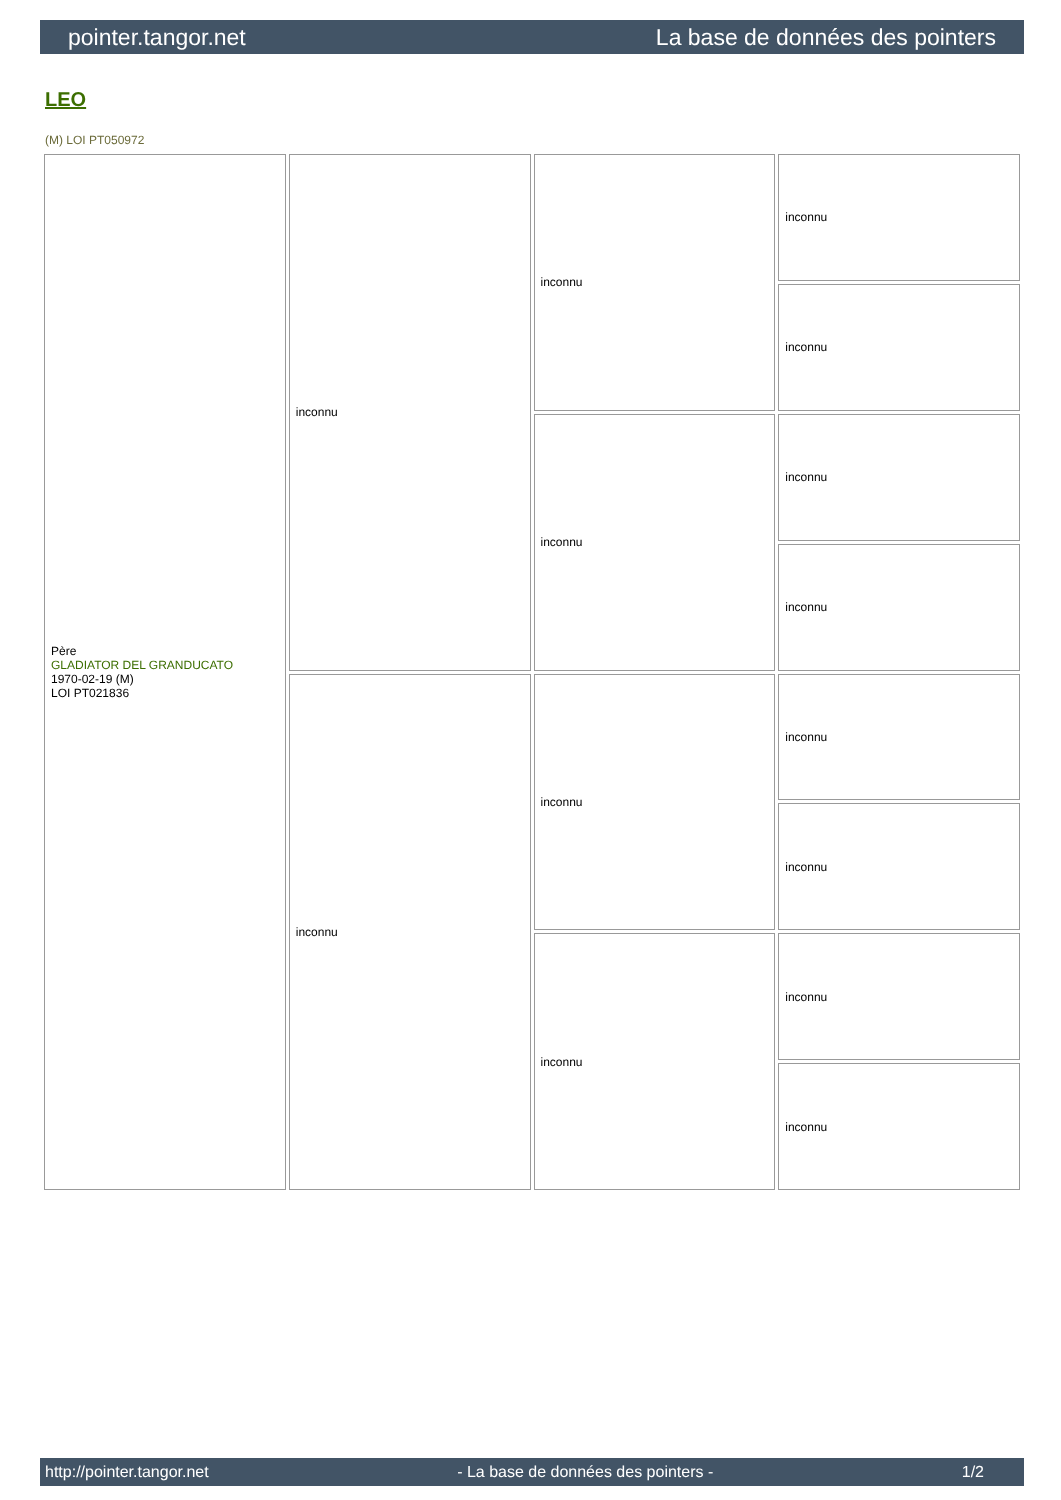pointer.tangor.net La base de données des pointers
LEO
(M) LOI PT050972
| Père GLADIATOR DEL GRANDUCATO 1970-02-19 (M) LOI PT021836 | inconnu | inconnu | inconnu |
| | | | inconnu |
| | | inconnu | inconnu |
| | | | inconnu |
| | inconnu | inconnu | inconnu |
| | | | inconnu |
| | | inconnu | inconnu |
| | | | inconnu |
http://pointer.tangor.net - La base de données des pointers - 1/2